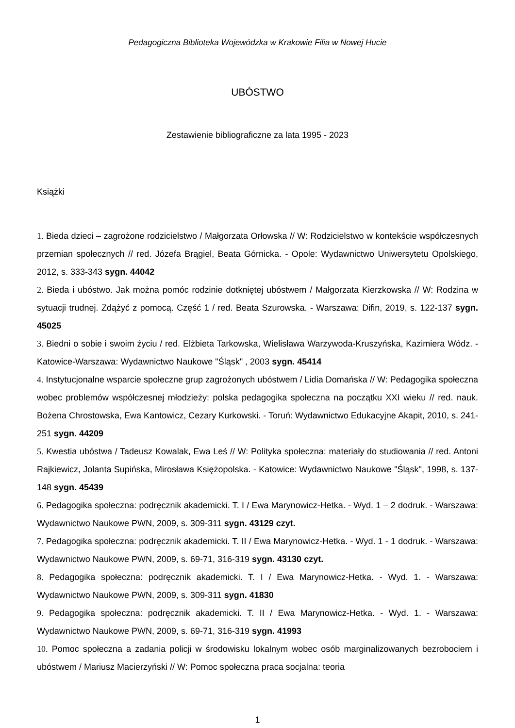Pedagogiczna Biblioteka Wojewódzka w Krakowie Filia w Nowej Hucie
UBÓSTWO
Zestawienie bibliograficzne za lata 1995 - 2023
Książki
1. Bieda dzieci – zagrożone rodzicielstwo / Małgorzata Orłowska // W: Rodzicielstwo w kontekście współczesnych przemian społecznych // red. Józefa Brągiel, Beata Górnicka. - Opole: Wydawnictwo Uniwersytetu Opolskiego, 2012, s. 333-343 sygn. 44042
2. Bieda i ubóstwo. Jak można pomóc rodzinie dotkniętej ubóstwem / Małgorzata Kierzkowska // W: Rodzina w sytuacji trudnej. Zdążyć z pomocą. Część 1 / red. Beata Szurowska. - Warszawa: Difin, 2019, s. 122-137 sygn. 45025
3. Biedni o sobie i swoim życiu / red. Elżbieta Tarkowska, Wielisława Warzywoda-Kruszyńska, Kazimiera Wódz. - Katowice-Warszawa: Wydawnictwo Naukowe "Śląsk" , 2003 sygn. 45414
4. Instytucjonalne wsparcie społeczne grup zagrożonych ubóstwem / Lidia Domańska // W: Pedagogika społeczna wobec problemów współczesnej młodzieży: polska pedagogika społeczna na początku XXI wieku // red. nauk. Bożena Chrostowska, Ewa Kantowicz, Cezary Kurkowski. - Toruń: Wydawnictwo Edukacyjne Akapit, 2010, s. 241-251 sygn. 44209
5. Kwestia ubóstwa / Tadeusz Kowalak, Ewa Leś // W: Polityka społeczna: materiały do studiowania // red. Antoni Rajkiewicz, Jolanta Supińska, Mirosława Księżopolska. - Katowice: Wydawnictwo Naukowe "Śląsk", 1998, s. 137-148 sygn. 45439
6. Pedagogika społeczna: podręcznik akademicki. T. I / Ewa Marynowicz-Hetka. - Wyd. 1 – 2 dodruk. - Warszawa: Wydawnictwo Naukowe PWN, 2009, s. 309-311 sygn. 43129 czyt.
7. Pedagogika społeczna: podręcznik akademicki. T. II / Ewa Marynowicz-Hetka. - Wyd. 1 - 1 dodruk. - Warszawa: Wydawnictwo Naukowe PWN, 2009, s. 69-71, 316-319 sygn. 43130 czyt.
8. Pedagogika społeczna: podręcznik akademicki. T. I / Ewa Marynowicz-Hetka. - Wyd. 1. - Warszawa: Wydawnictwo Naukowe PWN, 2009, s. 309-311 sygn. 41830
9. Pedagogika społeczna: podręcznik akademicki. T. II / Ewa Marynowicz-Hetka. - Wyd. 1. - Warszawa: Wydawnictwo Naukowe PWN, 2009, s. 69-71, 316-319 sygn. 41993
10. Pomoc społeczna a zadania policji w środowisku lokalnym wobec osób marginalizowanych bezrobociem i ubóstwem / Mariusz Macierzyński // W: Pomoc społeczna praca socjalna: teoria
1